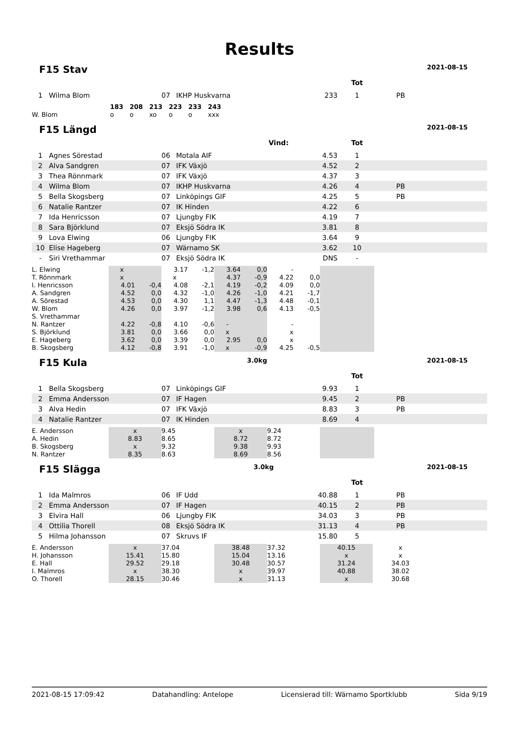Results
F15 Stav
2021-08-15
| | | | | | Tot | |
| 1 | Wilma Blom | 07 | IKHP Huskvarna | 233 | 1 | PB |
| | 183 | 208 | 213 | 223 | 233 | 243 |
| W. Blom | o | o | xo | o | o | xxx |
F15 Längd
2021-08-15
| | | | Vind: | | Tot | |
| 1 | Agnes Sörestad | 06 | Motala AIF | 4.53 | 1 | |
| 2 | Alva Sandgren | 07 | IFK Växjö | 4.52 | 2 | |
| 3 | Thea Rönnmark | 07 | IFK Växjö | 4.37 | 3 | |
| 4 | Wilma Blom | 07 | IKHP Huskvarna | 4.26 | 4 | PB |
| 5 | Bella Skogsberg | 07 | Linköpings GIF | 4.25 | 5 | PB |
| 6 | Natalie Rantzer | 07 | IK Hinden | 4.22 | 6 | |
| 7 | Ida Henricsson | 07 | Ljungby FIK | 4.19 | 7 | |
| 8 | Sara Björklund | 07 | Eksjö Södra IK | 3.81 | 8 | |
| 9 | Lova Elwing | 06 | Ljungby FIK | 3.64 | 9 | |
| 10 | Elise Hageberg | 07 | Wärnamo SK | 3.62 | 10 | |
| - | Siri Vrethammar | 07 | Eksjö Södra IK | DNS | - | |
| L. Elwing | x | | 3.17 | -1,2 | 3.64 | 0,0 | - | | |
| T. Rönnmark | x | | x | | 4.37 | -0,9 | 4.22 | 0,0 | |
| I. Henricsson | 4.01 | -0,4 | 4.08 | -2,1 | 4.19 | -0,2 | 4.09 | 0,0 | |
| A. Sandgren | 4.52 | 0,0 | 4.32 | -1,0 | 4.26 | -1,0 | 4.21 | -1,7 | |
| A. Sörestad | 4.53 | 0,0 | 4.30 | 1,1 | 4.47 | -1,3 | 4.48 | -0,1 | |
| W. Blom | 4.26 | 0,0 | 3.97 | -1,2 | 3.98 | 0,6 | 4.13 | -0,5 | |
| S. Vrethammar | | | | | | | | | |
| N. Rantzer | 4.22 | -0,8 | 4.10 | -0,6 | - | | - | | |
| S. Björklund | 3.81 | 0,0 | 3.66 | 0,0 | x | | x | | |
| E. Hageberg | 3.62 | 0,0 | 3.39 | 0,0 | 2.95 | 0,0 | x | | |
| B. Skogsberg | 4.12 | -0,8 | 3.91 | -1,0 | x | -0,9 | 4.25 | -0,5 | |
F15 Kula
3.0kg 2021-08-15
| | | | | | Tot | |
| 1 | Bella Skogsberg | 07 | Linköpings GIF | 9.93 | 1 | |
| 2 | Emma Andersson | 07 | IF Hagen | 9.45 | 2 | PB |
| 3 | Alva Hedin | 07 | IFK Växjö | 8.83 | 3 | PB |
| 4 | Natalie Rantzer | 07 | IK Hinden | 8.69 | 4 | |
| E. Andersson | x | 9.45 | x | 9.24 | |
| A. Hedin | 8.83 | 8.65 | 8.72 | 8.72 | |
| B. Skogsberg | x | 9.32 | 9.38 | 9.93 | |
| N. Rantzer | 8.35 | 8.63 | 8.69 | 8.56 | |
F15 Slägga
3.0kg 2021-08-15
| | | | | | Tot | |
| 1 | Ida Malmros | 06 | IF Udd | 40.88 | 1 | PB |
| 2 | Emma Andersson | 07 | IF Hagen | 40.15 | 2 | PB |
| 3 | Elvira Hall | 06 | Ljungby FIK | 34.03 | 3 | PB |
| 4 | Ottilia Thorell | 08 | Eksjö Södra IK | 31.13 | 4 | PB |
| 5 | Hilma Johansson | 07 | Skruvs IF | 15.80 | 5 | |
| E. Andersson | x | 37.04 | 38.48 | 37.32 | 40.15 | x |
| H. Johansson | 15.41 | 15.80 | 15.04 | 13.16 | x | x |
| E. Hall | 29.52 | 29.18 | 30.48 | 30.57 | 31.24 | 34.03 |
| I. Malmros | x | 38.30 | x | 39.97 | 40.88 | 38.02 |
| O. Thorell | 28.15 | 30.46 | x | 31.13 | x | 30.68 |
2021-08-15 17:09:42 Datahandling: Antelope Licensierad till: Wärnamo Sportklubb Sida 9/19